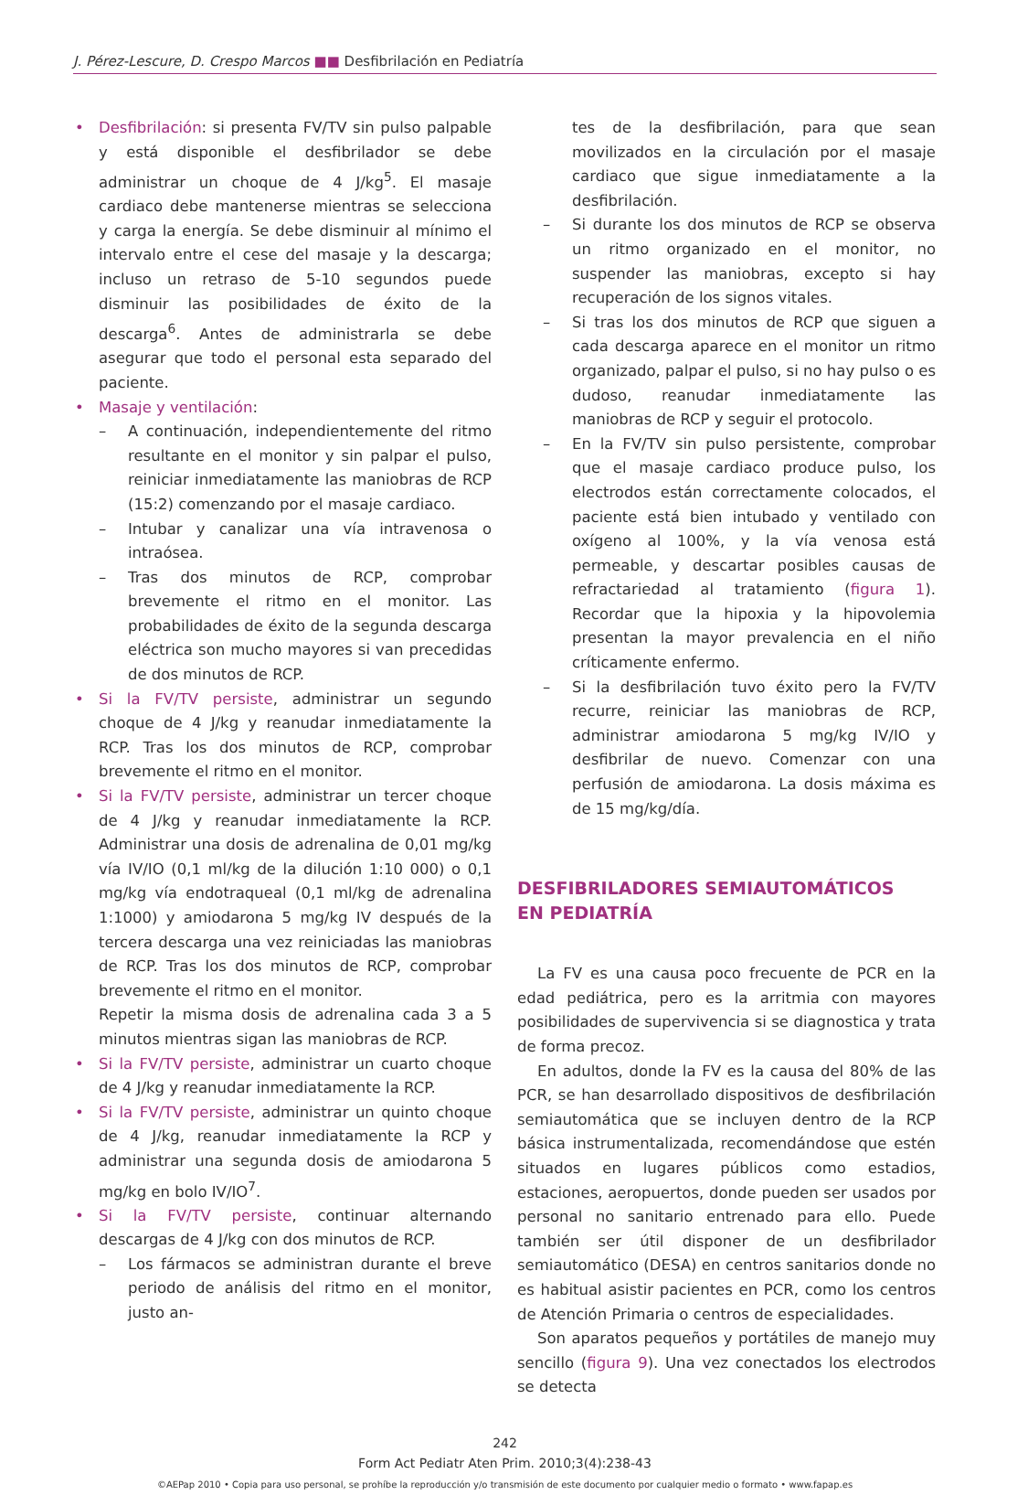J. Pérez-Lescure, D. Crespo Marcos ■■ Desfibrilación en Pediatría
• Desfibrilación: si presenta FV/TV sin pulso palpable y está disponible el desfibrilador se debe administrar un choque de 4 J/kg<sup>5</sup>. El masaje cardiaco debe mantenerse mientras se selecciona y carga la energía. Se debe disminuir al mínimo el intervalo entre el cese del masaje y la descarga; incluso un retraso de 5-10 segundos puede disminuir las posibilidades de éxito de la descarga<sup>6</sup>. Antes de administrarla se debe asegurar que todo el personal esta separado del paciente.
• Masaje y ventilación:
– A continuación, independientemente del ritmo resultante en el monitor y sin palpar el pulso, reiniciar inmediatamente las maniobras de RCP (15:2) comenzando por el masaje cardiaco.
– Intubar y canalizar una vía intravenosa o intraósea.
– Tras dos minutos de RCP, comprobar brevemente el ritmo en el monitor. Las probabilidades de éxito de la segunda descarga eléctrica son mucho mayores si van precedidas de dos minutos de RCP.
• Si la FV/TV persiste, administrar un segundo choque de 4 J/kg y reanudar inmediatamente la RCP. Tras los dos minutos de RCP, comprobar brevemente el ritmo en el monitor.
• Si la FV/TV persiste, administrar un tercer choque de 4 J/kg y reanudar inmediatamente la RCP. Administrar una dosis de adrenalina de 0,01 mg/kg vía IV/IO (0,1 ml/kg de la dilución 1:10 000) o 0,1 mg/kg vía endotraqueal (0,1 ml/kg de adrenalina 1:1000) y amiodarona 5 mg/kg IV después de la tercera descarga una vez reiniciadas las maniobras de RCP. Tras los dos minutos de RCP, comprobar brevemente el ritmo en el monitor.
Repetir la misma dosis de adrenalina cada 3 a 5 minutos mientras sigan las maniobras de RCP.
• Si la FV/TV persiste, administrar un cuarto choque de 4 J/kg y reanudar inmediatamente la RCP.
• Si la FV/TV persiste, administrar un quinto choque de 4 J/kg, reanudar inmediatamente la RCP y administrar una segunda dosis de amiodarona 5 mg/kg en bolo IV/IO<sup>7</sup>.
• Si la FV/TV persiste, continuar alternando descargas de 4 J/kg con dos minutos de RCP.
– Los fármacos se administran durante el breve periodo de análisis del ritmo en el monitor, justo an-
tes de la desfibrilación, para que sean movilizados en la circulación por el masaje cardiaco que sigue inmediatamente a la desfibrilación.
– Si durante los dos minutos de RCP se observa un ritmo organizado en el monitor, no suspender las maniobras, excepto si hay recuperación de los signos vitales.
– Si tras los dos minutos de RCP que siguen a cada descarga aparece en el monitor un ritmo organizado, palpar el pulso, si no hay pulso o es dudoso, reanudar inmediatamente las maniobras de RCP y seguir el protocolo.
– En la FV/TV sin pulso persistente, comprobar que el masaje cardiaco produce pulso, los electrodos están correctamente colocados, el paciente está bien intubado y ventilado con oxígeno al 100%, y la vía venosa está permeable, y descartar posibles causas de refractariedad al tratamiento (figura 1). Recordar que la hipoxia y la hipovolemia presentan la mayor prevalencia en el niño críticamente enfermo.
– Si la desfibrilación tuvo éxito pero la FV/TV recurre, reiniciar las maniobras de RCP, administrar amiodarona 5 mg/kg IV/IO y desfibrilar de nuevo. Comenzar con una perfusión de amiodarona. La dosis máxima es de 15 mg/kg/día.
DESFIBRILADORES SEMIAUTOMÁTICOS
EN PEDIATRÍA
La FV es una causa poco frecuente de PCR en la edad pediátrica, pero es la arritmia con mayores posibilidades de supervivencia si se diagnostica y trata de forma precoz.
En adultos, donde la FV es la causa del 80% de las PCR, se han desarrollado dispositivos de desfibrilación semiautomática que se incluyen dentro de la RCP básica instrumentalizada, recomendándose que estén situados en lugares públicos como estadios, estaciones, aeropuertos, donde pueden ser usados por personal no sanitario entrenado para ello. Puede también ser útil disponer de un desfibrilador semiautomático (DESA) en centros sanitarios donde no es habitual asistir pacientes en PCR, como los centros de Atención Primaria o centros de especialidades.
Son aparatos pequeños y portátiles de manejo muy sencillo (figura 9). Una vez conectados los electrodos se detecta
242
Form Act Pediatr Aten Prim. 2010;3(4):238-43
©AEPap 2010 • Copia para uso personal, se prohíbe la reproducción y/o transmisión de este documento por cualquier medio o formato • www.fapap.es